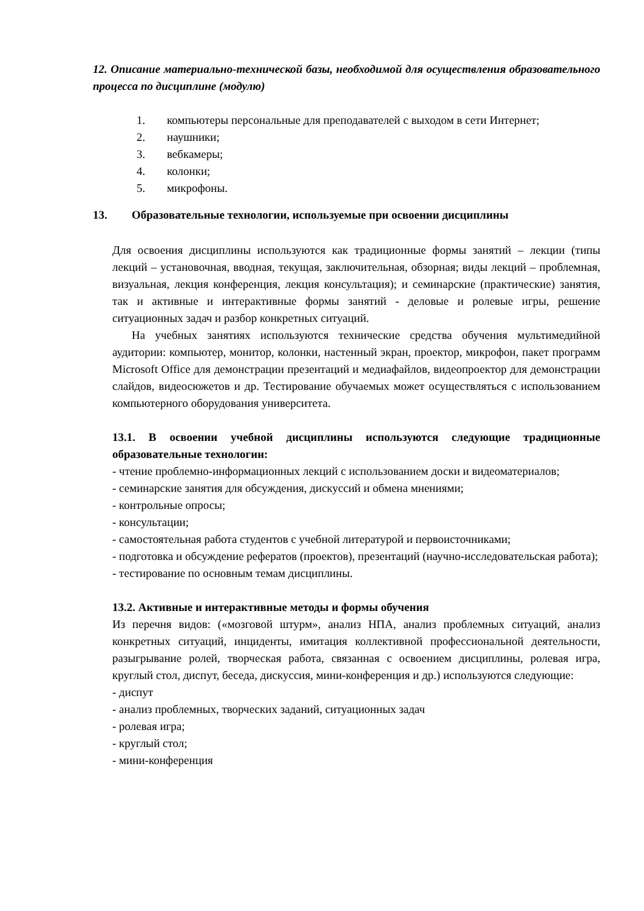12. Описание материально-технической базы, необходимой для осуществления образовательного процесса по дисциплине (модулю)
1. компьютеры персональные для преподавателей с выходом в сети Интернет;
2. наушники;
3. вебкамеры;
4. колонки;
5. микрофоны.
13. Образовательные технологии, используемые при освоении дисциплины
Для освоения дисциплины используются как традиционные формы занятий – лекции (типы лекций – установочная, вводная, текущая, заключительная, обзорная; виды лекций – проблемная, визуальная, лекция конференция, лекция консультация); и семинарские (практические) занятия, так и активные и интерактивные формы занятий - деловые и ролевые игры, решение ситуационных задач и разбор конкретных ситуаций.
На учебных занятиях используются технические средства обучения мультимедийной аудитории: компьютер, монитор, колонки, настенный экран, проектор, микрофон, пакет программ Microsoft Office для демонстрации презентаций и медиафайлов, видеопроектор для демонстрации слайдов, видеосюжетов и др. Тестирование обучаемых может осуществляться с использованием компьютерного оборудования университета.
13.1. В освоении учебной дисциплины используются следующие традиционные образовательные технологии:
- чтение проблемно-информационных лекций с использованием доски и видеоматериалов;
- семинарские занятия для обсуждения, дискуссий и обмена мнениями;
- контрольные опросы;
- консультации;
- самостоятельная работа студентов с учебной литературой и первоисточниками;
- подготовка и обсуждение рефератов (проектов), презентаций (научно-исследовательская работа);
- тестирование по основным темам дисциплины.
13.2. Активные и интерактивные методы и формы обучения
Из перечня видов: («мозговой штурм», анализ НПА, анализ проблемных ситуаций, анализ конкретных ситуаций, инциденты, имитация коллективной профессиональной деятельности, разыгрывание ролей, творческая работа, связанная с освоением дисциплины, ролевая игра, круглый стол, диспут, беседа, дискуссия, мини-конференция и др.) используются следующие:
- диспут
- анализ проблемных, творческих заданий, ситуационных задач
- ролевая игра;
- круглый стол;
- мини-конференция